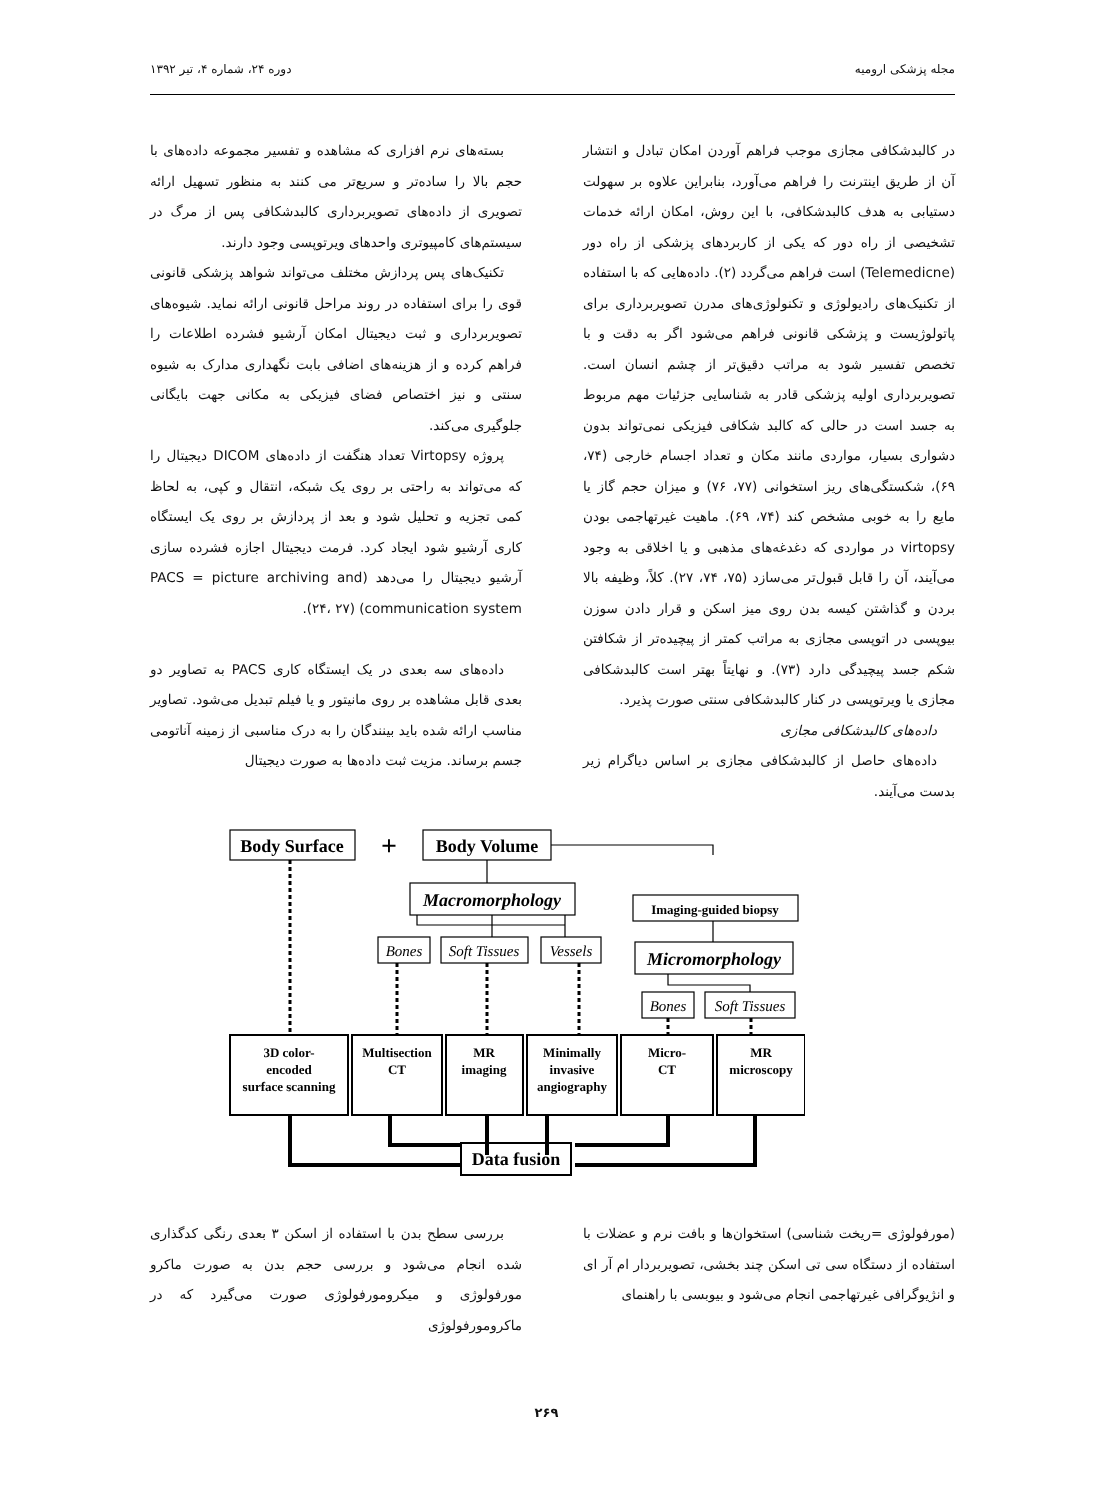مجله پزشکی ارومیه دوره ۲۴، شماره ۴، تیر ۱۳۹۲
بسته‌های نرم افزاری که مشاهده و تفسیر مجموعه داده‌های با حجم بالا را ساده‌تر و سریع‌تر می کنند به منظور تسهیل ارائه تصویری از داده‌های تصویربرداری کالبدشکافی پس از مرگ در سیستم‌های کامپیوتری واحدهای ویرتوپسی وجود دارند.
تکنیک‌های پس پردازش مختلف می‌تواند شواهد پزشکی قانونی قوی را برای استفاده در روند مراحل قانونی ارائه نماید. شیوه‌های تصویربرداری و ثبت دیجیتال امکان آرشیو فشرده اطلاعات را فراهم کرده و از هزینه‌های اضافی بابت نگهداری مدارک به شیوه سنتی و نیز اختصاص فضای فیزیکی به مکانی جهت بایگانی جلوگیری می‌کند.
پروژه Virtopsy تعداد هنگفت از داده‌های DICOM دیجیتال را که می‌تواند به راحتی بر روی یک شبکه، انتقال و کپی، به لحاظ کمی تجزیه و تحلیل شود و بعد از پردازش بر روی یک ایستگاه کاری آرشیو شود ایجاد کرد. فرمت دیجیتال اجازه فشرده سازی آرشیو دیجیتال را می‌دهد (PACS = picture archiving and communication system) (۲۴، ۲۷).
داده‌های سه بعدی در یک ایستگاه کاری PACS به تصاویر دو بعدی قابل مشاهده بر روی مانیتور و یا فیلم تبدیل می‌شود. تصاویر مناسب ارائه شده باید بینندگان را به درک مناسبی از زمینه آناتومی جسم برساند. مزیت ثبت داده‌ها به صورت دیجیتال
در کالبدشکافی مجازی موجب فراهم آوردن امکان تبادل و انتشار آن از طریق اینترنت را فراهم می‌آورد، بنابراین علاوه بر سهولت دستیابی به هدف کالبدشکافی، با این روش، امکان ارائه خدمات تشخیصی از راه دور که یکی از کاربردهای پزشکی از راه دور (Telemedicne) است فراهم می‌گردد (۲). داده‌هایی که با استفاده از تکنیک‌های رادیولوژی و تکنولوژی‌های مدرن تصویربرداری برای پاتولوژیست و پزشکی قانونی فراهم می‌شود اگر به دقت و با تخصص تفسیر شود به مراتب دقیق‌تر از چشم انسان است. تصویربرداری اولیه پزشکی قادر به شناسایی جزئیات مهم مربوط به جسد است در حالی که کالبد شکافی فیزیکی نمی‌تواند بدون دشواری بسیار، مواردی مانند مکان و تعداد اجسام خارجی (۷۴، ۶۹)، شکستگی‌های ریز استخوانی (۷۷، ۷۶) و میزان حجم گاز یا مایع را به خوبی مشخص کند (۷۴، ۶۹). ماهیت غیرتهاجمی بودن virtopsy در مواردی که دغدغه‌های مذهبی و یا اخلاقی به وجود می‌آیند، آن را قابل قبول‌تر می‌سازد (۷۵، ۷۴، ۲۷). کلاً، وظیفه بالا بردن و گذاشتن کیسه بدن روی میز اسکن و قرار دادن سوزن بیوپسی در اتوپسی مجازی به مراتب کمتر از پیچیده‌تر از شکافتن شکم جسد پیچیدگی دارد (۷۳). و نهایتاً بهتر است کالبدشکافی مجازی یا ویرتوپسی در کنار کالبدشکافی سنتی صورت پذیرد.
داده‌های کالبدشکافی مجازی
داده‌های حاصل از کالبدشکافی مجازی بر اساس دیاگرام زیر بدست می‌آیند.
Body Surface
+
Body Volume
Data fusion
Macromorphology
Micromorphology
Imaging-guided biopsy
Bones
Soft Tissues
Vessels
Bones
Soft Tissues
3D color-
encoded
surface scanning
Multisection
CT
MR
imaging
Minimally
invasive
angiography
Micro-
CT
MR
microscopy
بررسی سطح بدن با استفاده از اسکن ۳ بعدی رنگی کدگذاری شده انجام می‌شود و بررسی حجم بدن به صورت ماکرو مورفولوژی و میکرومورفولوژی صورت می‌گیرد که در ماکرومورفولوژی
(مورفولوژی =ریخت شناسی) استخوان‌ها و بافت نرم و عضلات با استفاده از دستگاه سی تی اسکن چند بخشی، تصویربردار ام آر ای و انژیوگرافی غیرتهاجمی انجام می‌شود و بیوبسی با راهنمای
۲۶۹